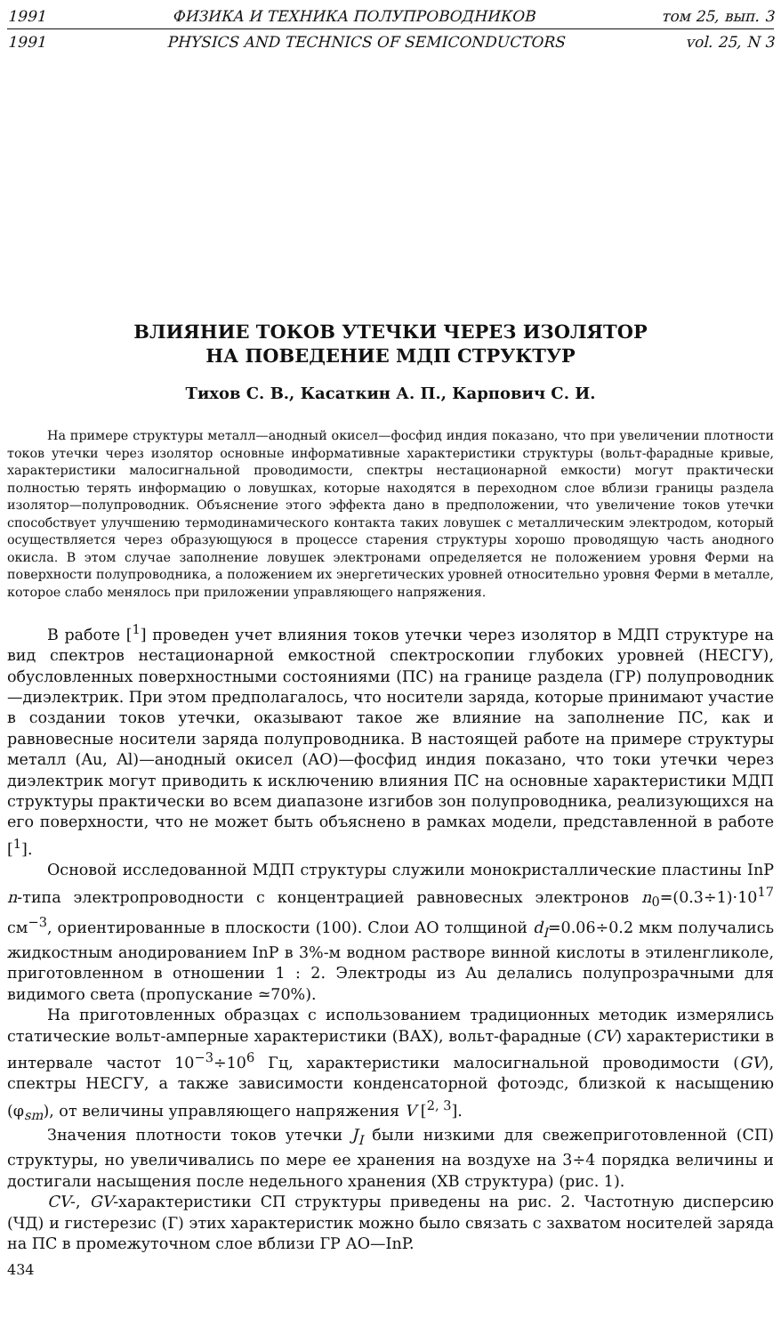1991 ФИЗИКА И ТЕХНИКА ПОЛУПРОВОДНИКОВ том 25, вып. 3
1991 PHYSICS AND TECHNICS OF SEMICONDUCTORS vol. 25, N 3
ВЛИЯНИЕ ТОКОВ УТЕЧКИ ЧЕРЕЗ ИЗОЛЯТОР
НА ПОВЕДЕНИЕ МДП СТРУКТУР
Тихов С. В., Касаткин А. П., Карпович С. И.
На примере структуры металл—анодный окисел—фосфид индия показано, что при увеличении плотности токов утечки через изолятор основные информативные характеристики структуры (вольт-фарадные кривые, характеристики малосигнальной проводимости, спектры нестационарной емкости) могут практически полностью терять информацию о ловушках, которые находятся в переходном слое вблизи границы раздела изолятор—полупроводник. Объяснение этого эффекта дано в предположении, что увеличение токов утечки способствует улучшению термодинамического контакта таких ловушек с металлическим электродом, который осуществляется через образующуюся в процессе старения структуры хорошо проводящую часть анодного окисла. В этом случае заполнение ловушек электронами определяется не положением уровня Ферми на поверхности полупроводника, а положением их энергетических уровней относительно уровня Ферми в металле, которое слабо менялось при приложении управляющего напряжения.
В работе [<sup>1</sup>] проведен учет влияния токов утечки через изолятор в МДП структуре на вид спектров нестационарной емкостной спектроскопии глубоких уровней (НЕСГУ), обусловленных поверхностными состояниями (ПС) на границе раздела (ГР) полупроводник—диэлектрик. При этом предполагалось, что носители заряда, которые принимают участие в создании токов утечки, оказывают такое же влияние на заполнение ПС, как и равновесные носители заряда полупроводника. В настоящей работе на примере структуры металл (Au, Al)—анодный окисел (АО)—фосфид индия показано, что токи утечки через диэлектрик могут приводить к исключению влияния ПС на основные характеристики МДП структуры практически во всем диапазоне изгибов зон полупроводника, реализующихся на его поверхности, что не может быть объяснено в рамках модели, представленной в работе [<sup>1</sup>].
Основой исследованной МДП структуры служили монокристаллические пластины InP n-типа электропроводности с концентрацией равновесных электронов n<sub>0</sub>=(0.3÷1)·10<sup>17</sup> см<sup>−3</sup>, ориентированные в плоскости (100). Слои АО толщиной d<sub>I</sub>=0.06÷0.2 мкм получались жидкостным анодированием InP в 3%-м водном растворе винной кислоты в этиленгликоле, приготовленном в отношении 1 : 2. Электроды из Au делались полупрозрачными для видимого света (пропускание ≃70%).
На приготовленных образцах с использованием традиционных методик измерялись статические вольт-амперные характеристики (ВАХ), вольт-фарадные (CV) характеристики в интервале частот 10<sup>−3</sup>÷10<sup>6</sup> Гц, характеристики малосигнальной проводимости (GV), спектры НЕСГУ, а также зависимости конденсаторной фотоэдс, близкой к насыщению (φ<sub>sm</sub>), от величины управляющего напряжения V [<sup>2, 3</sup>].
Значения плотности токов утечки J<sub>I</sub> были низкими для свежеприготовленной (СП) структуры, но увеличивались по мере ее хранения на воздухе на 3÷4 порядка величины и достигали насыщения после недельного хранения (ХВ структура) (рис. 1).
CV-, GV-характеристики СП структуры приведены на рис. 2. Частотную дисперсию (ЧД) и гистерезис (Г) этих характеристик можно было связать с захватом носителей заряда на ПС в промежуточном слое вблизи ГР АО—InP.
434